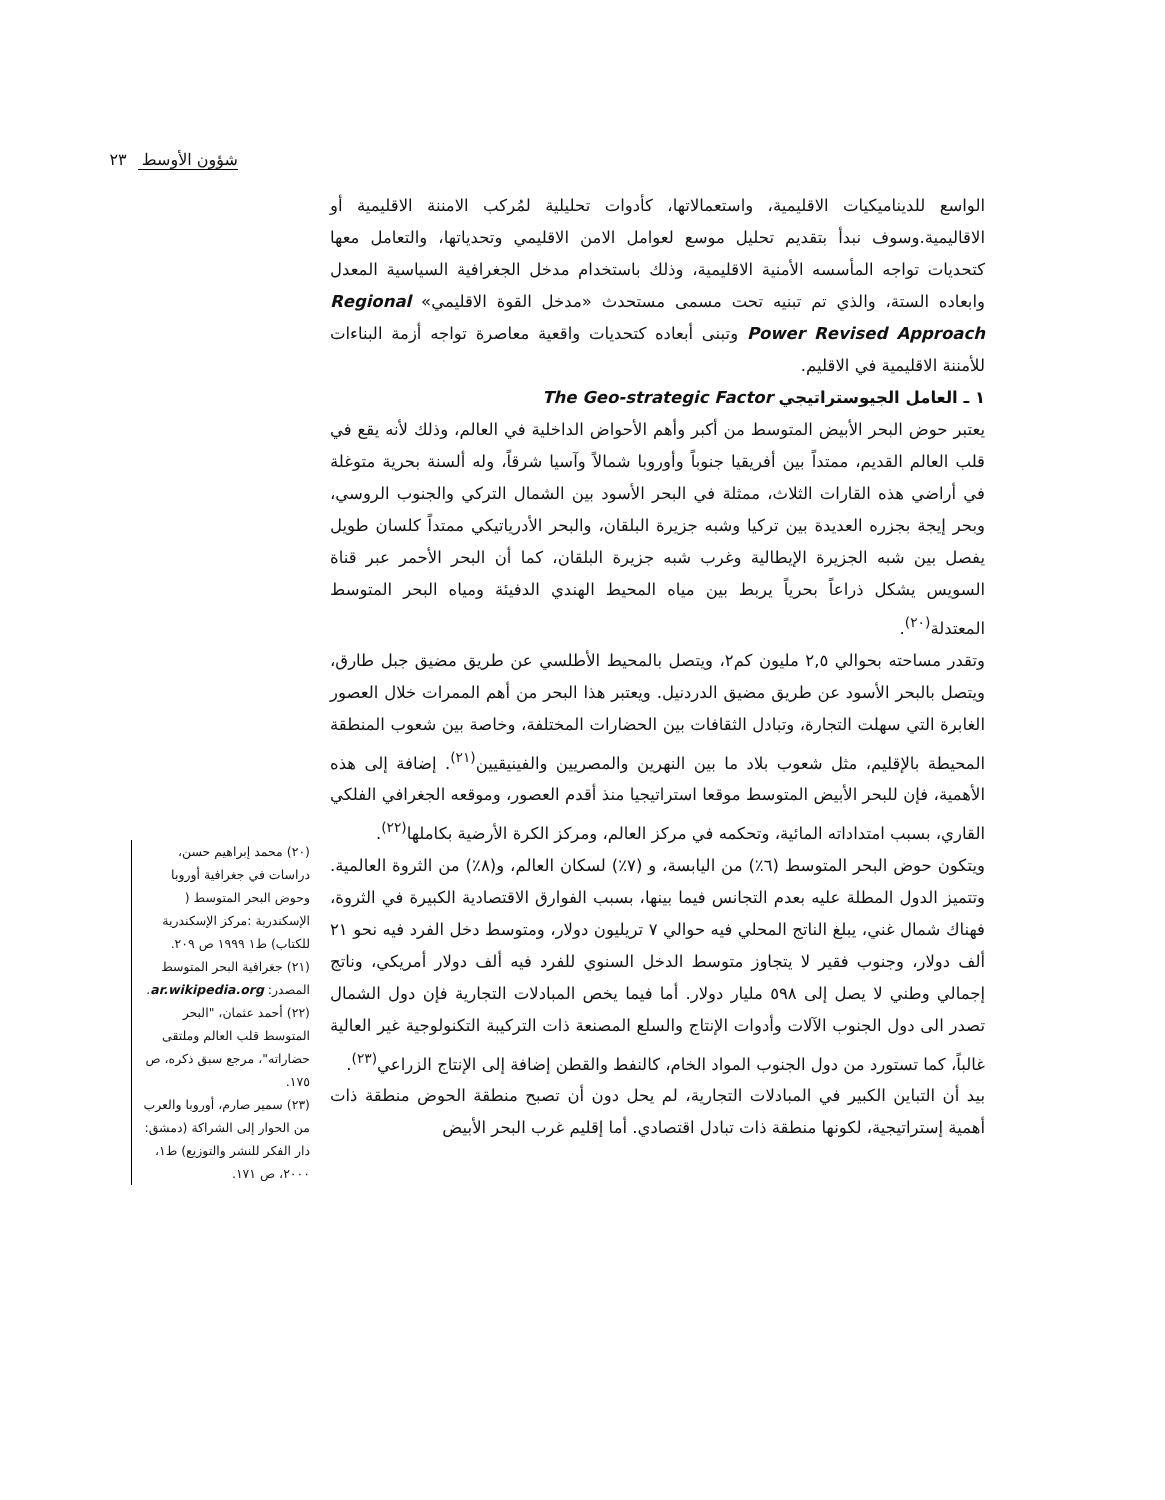شؤون الأوسط ٢٣
الواسع للديناميكيات الاقليمية، واستعمالاتها، كأدوات تحليلية لمُركب الامننة الاقليمية أو الاقاليمية.وسوف نبدأ بتقديم تحليل موسع لعوامل الامن الاقليمي وتحدياتها، والتعامل معها كتحديات تواجه المأسسه الأمنية الاقليمية، وذلك باستخدام مدخل الجغرافية السياسية المعدل وابعاده الستة، والذي تم تبنيه تحت مسمى مستحدث «مدخل القوة الاقليمي» Regional Power Revised Approach وتبنى أبعاده كتحديات واقعية معاصرة تواجه أزمة البناءات للأمننة الاقليمية في الاقليم.
١ ـ العامل الجيوستراتيجي The Geo-strategic Factor
يعتبر حوض البحر الأبيض المتوسط من أكبر وأهم الأحواض الداخلية في العالم، وذلك لأنه يقع في قلب العالم القديم، ممتداً بين أفريقيا جنوباً وأوروبا شمالاً وآسيا شرقاً، وله ألسنة بحرية متوغلة في أراضي هذه القارات الثلاث، ممثلة في البحر الأسود بين الشمال التركي والجنوب الروسي، وبحر إيجة بجزره العديدة بين تركيا وشبه جزيرة البلقان، والبحر الأدرياتيكي ممتداً كلسان طويل يفصل بين شبه الجزيرة الإيطالية وغرب شبه جزيرة البلقان، كما أن البحر الأحمر عبر قناة السويس يشكل ذراعاً بحرياً يربط بين مياه المحيط الهندي الدفيئة ومياه البحر المتوسط المعتدلة<sup>(٢٠)</sup>.
وتقدر مساحته بحوالي ٢,٥ مليون كم٢، ويتصل بالمحيط الأطلسي عن طريق مضيق جبل طارق، ويتصل بالبحر الأسود عن طريق مضيق الدردنيل. ويعتبر هذا البحر من أهم الممرات خلال العصور الغابرة التي سهلت التجارة، وتبادل الثقافات بين الحضارات المختلفة، وخاصة بين شعوب المنطقة المحيطة بالإقليم، مثل شعوب بلاد ما بين النهرين والمصريين والفينيقيين<sup>(٢١)</sup>. إضافة إلى هذه الأهمية، فإن للبحر الأبيض المتوسط موقعا استراتيجيا منذ أقدم العصور، وموقعه الجغرافي الفلكي القاري، بسبب امتداداته المائية، وتحكمه في مركز العالم، ومركز الكرة الأرضية بكاملها<sup>(٢٢)</sup>.
ويتكون حوض البحر المتوسط (٦٪) من اليابسة، و (٧٪) لسكان العالم، و(٨٪) من الثروة العالمية. وتتميز الدول المطلة عليه بعدم التجانس فيما بينها، بسبب الفوارق الاقتصادية الكبيرة في الثروة، فهناك شمال غني، يبلغ الناتج المحلي فيه حوالي ٧ تريليون دولار، ومتوسط دخل الفرد فيه نحو ٢١ ألف دولار، وجنوب فقير لا يتجاوز متوسط الدخل السنوي للفرد فيه ألف دولار أمريكي، وناتج إجمالي وطني لا يصل إلى ٥٩٨ مليار دولار. أما فيما يخص المبادلات التجارية فإن دول الشمال تصدر الى دول الجنوب الآلات وأدوات الإنتاج والسلع المصنعة ذات التركيبة التكنولوجية غير العالية غالباً، كما تستورد من دول الجنوب المواد الخام، كالنفط والقطن إضافة إلى الإنتاج الزراعي<sup>(٢٣)</sup>.
بيد أن التباين الكبير في المبادلات التجارية، لم يحل دون أن تصبح منطقة الحوض منطقة ذات أهمية إستراتيجية، لكونها منطقة ذات تبادل اقتصادي. أما إقليم غرب البحر الأبيض
(٢٠) محمد إبراهيم حسن، دراسات في جغرافية أوروبا وحوض البحر المتوسط ( الإسكندرية :مركز الإسكندرية للكتاب) ط١ ١٩٩٩ ص ٢٠٩.
(٢١) جغرافية البحر المتوسط المصدر: ar.wikipedia.org.
(٢٢) أحمد عثمان، "البحر المتوسط قلب العالم وملتقى حضاراته"، مرجع سبق ذكره، ص ١٧٥.
(٢٣) سمير صارم، أوروبا والعرب من الحوار إلى الشراكة (دمشق: دار الفكر للنشر والتوزيع) ط١، ٢٠٠٠، ص ١٧١.